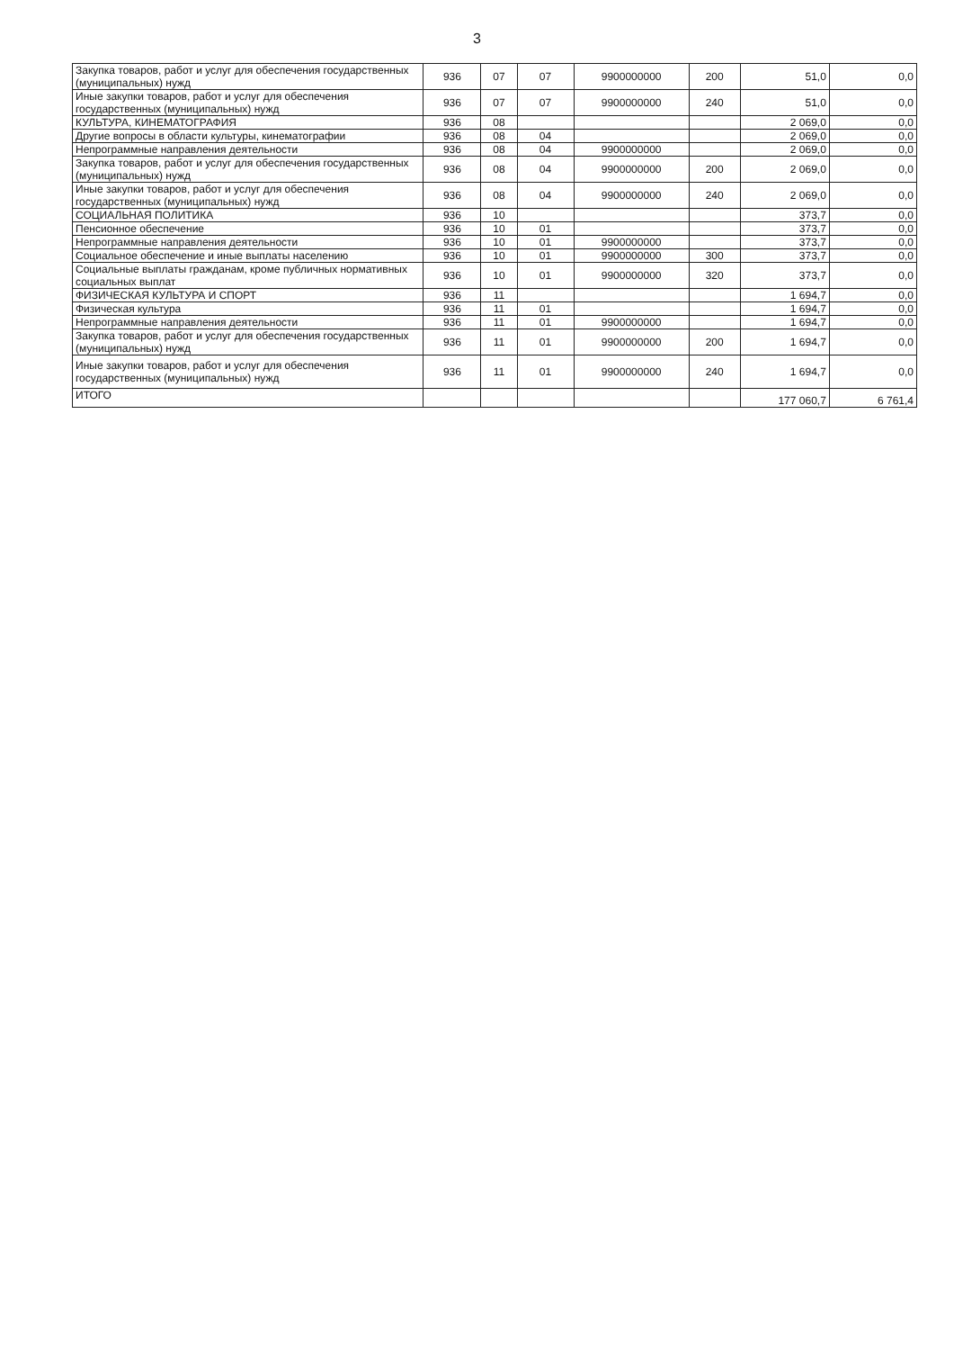3
| Закупка товаров, работ и услуг для обеспечения государственных (муниципальных) нужд | 936 | 07 | 07 | 9900000000 | 200 | 51,0 | 0,0 |
| Иные закупки товаров, работ и услуг для обеспечения государственных (муниципальных) нужд | 936 | 07 | 07 | 9900000000 | 240 | 51,0 | 0,0 |
| КУЛЬТУРА, КИНЕМАТОГРАФИЯ | 936 | 08 | | | | 2 069,0 | 0,0 |
| Другие вопросы в области культуры, кинематографии | 936 | 08 | 04 | | | 2 069,0 | 0,0 |
| Непрограммные направления деятельности | 936 | 08 | 04 | 9900000000 | | 2 069,0 | 0,0 |
| Закупка товаров, работ и услуг для обеспечения государственных (муниципальных) нужд | 936 | 08 | 04 | 9900000000 | 200 | 2 069,0 | 0,0 |
| Иные закупки товаров, работ и услуг для обеспечения государственных (муниципальных) нужд | 936 | 08 | 04 | 9900000000 | 240 | 2 069,0 | 0,0 |
| СОЦИАЛЬНАЯ ПОЛИТИКА | 936 | 10 | | | | 373,7 | 0,0 |
| Пенсионное обеспечение | 936 | 10 | 01 | | | 373,7 | 0,0 |
| Непрограммные направления деятельности | 936 | 10 | 01 | 9900000000 | | 373,7 | 0,0 |
| Социальное обеспечение и иные выплаты населению | 936 | 10 | 01 | 9900000000 | 300 | 373,7 | 0,0 |
| Социальные выплаты гражданам, кроме публичных нормативных социальных выплат | 936 | 10 | 01 | 9900000000 | 320 | 373,7 | 0,0 |
| ФИЗИЧЕСКАЯ КУЛЬТУРА И СПОРТ | 936 | 11 | | | | 1 694,7 | 0,0 |
| Физическая культура | 936 | 11 | 01 | | | 1 694,7 | 0,0 |
| Непрограммные направления деятельности | 936 | 11 | 01 | 9900000000 | | 1 694,7 | 0,0 |
| Закупка товаров, работ и услуг для обеспечения государственных (муниципальных) нужд | 936 | 11 | 01 | 9900000000 | 200 | 1 694,7 | 0,0 |
| Иные закупки товаров, работ и услуг для обеспечения государственных (муниципальных) нужд | 936 | 11 | 01 | 9900000000 | 240 | 1 694,7 | 0,0 |
| ИТОГО | | | | | | 177 060,7 | 6 761,4 |